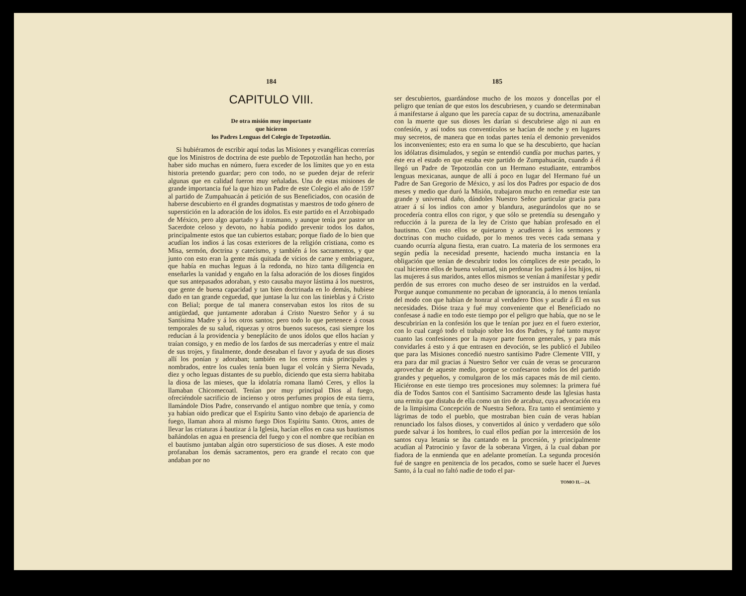184
CAPITULO VIII.
De otra misión muy importante
que hicieron
los Padres Lenguas del Colegio de Tepotzotlán.
Si hubiéramos de escribir aquí todas las Misiones y evangélicas correrías que los Ministros de doctrina de este pueblo de Tepotzotlán han hecho, por haber sido muchas en número, fuera exceder de los límites que yo en esta historia pretendo guardar; pero con todo, no se pueden dejar de referir algunas que en calidad fueron muy señaladas. Una de estas misiones de grande importancia fué la que hizo un Padre de este Colegio el año de 1597 al partido de Zumpahuacán á petición de sus Beneficiados, con ocasión de haberse descubierto en él grandes dogmatistas y maestros de todo género de superstición en la adoración de los ídolos. Es este partido en el Arzobispado de México, pero algo apartado y á trasmano, y aunque tenía por pastor un Sacerdote celoso y devoto, no había podido prevenir todos los daños, principalmente estos que tan cubiertos estaban; porque fiado de lo bien que acudían los indios á las cosas exteriores de la religión cristiana, como es Misa, sermón, doctrina y catecismo, y también á los sacramentos, y que junto con esto eran la gente más quitada de vicios de carne y embriaguez, que había en muchas leguas á la redonda, no hizo tanta diligencia en enseñarles la vanidad y engaño en la falsa adoración de los dioses fingidos que sus antepasados adoraban, y esto causaba mayor lástima á los nuestros, que gente de buena capacidad y tan bien doctrinada en lo demás, hubiese dado en tan grande ceguedad, que juntase la luz con las tinieblas y á Cristo con Belial; porque de tal manera conservaban estos los ritos de su antigüedad, que juntamente adoraban á Cristo Nuestro Señor y á su Santísima Madre y á los otros santos; pero todo lo que pertenece á cosas temporales de su salud, riquezas y otros buenos sucesos, casi siempre los reducían á la providencia y beneplácito de unos ídolos que ellos hacían y traían consigo, y en medio de los fardos de sus mercaderías y entre el maíz de sus trojes, y finalmente, donde deseaban el favor y ayuda de sus dioses allí los ponían y adoraban; también en los cerros más principales y nombrados, entre los cuales tenía buen lugar el volcán y Sierra Nevada, diez y ocho leguas distantes de su pueblo, diciendo que esta sierra habitaba la diosa de las mieses, que la idolatría romana llamó Ceres, y ellos la llamaban Chicomecoatl. Tenían por muy principal Dios al fuego, ofreciéndole sacrificio de incienso y otros perfumes propios de esta tierra, llamándole Dios Padre, conservando el antiguo nombre que tenía, y como ya habían oido predicar que el Espíritu Santo vino debajo de apariencia de fuego, llaman ahora al mismo fuego Dios Espíritu Santo. Otros, antes de llevar las criaturas á bautizar á la Iglesia, hacían ellos en casa sus bautismos bañándolas en agua en presencia del fuego y con el nombre que recibían en el bautismo juntaban algún otro supersticioso de sus dioses. A este modo profanaban los demás sacramentos, pero era grande el recato con que andaban por no
185
ser descubiertos, guardándose mucho de los mozos y doncellas por el peligro que tenían de que estos los descubriesen, y cuando se determinaban á manifestarse á alguno que les parecía capaz de su doctrina, amenazábanle con la muerte que sus dioses les darían si descubriese algo ni aun en confesión, y así todos sus conventículos se hacían de noche y en lugares muy secretos, de manera que en todas partes tenía el demonio prevenidos los inconvenientes; esto era en suma lo que se ha descubierto, que hacían los idólatras disimulados, y según se entendió cundía por muchas partes, y éste era el estado en que estaba este partido de Zumpahuacán, cuando á él llegó un Padre de Tepotzotlán con un Hermano estudiante, entrambos lenguas mexicanas, aunque de allí á poco en lugar del Hermano fué un Padre de San Gregorio de México, y así los dos Padres por espacio de dos meses y medio que duró la Misión, trabajaron mucho en remediar este tan grande y universal daño, dándoles Nuestro Señor particular gracia para atraer á sí los indios con amor y blandura, asegurándolos que no se procedería contra ellos con rigor, y que sólo se pretendía su desengaño y reducción á la pureza de la ley de Cristo que habían profesado en el bautismo. Con esto ellos se quietaron y acudieron á los sermones y doctrinas con mucho cuidado, por lo menos tres veces cada semana y cuando ocurría alguna fiesta, eran cuatro. La materia de los sermones era según pedía la necesidad presente, haciendo mucha instancia en la obligación que tenían de descubrir todos los cómplices de este pecado, lo cual hicieron ellos de buena voluntad, sin perdonar los padres á los hijos, ni las mujeres á sus maridos, antes ellos mismos se venían á manifestar y pedir perdón de sus errores con mucho deseo de ser instruidos en la verdad. Porque aunque comunmente no pecaban de ignorancia, á lo menos teníanla del modo con que habían de honrar al verdadero Dios y acudir á Él en sus necesidades. Dióse traza y fué muy conveniente que el Beneficiado no confesase á nadie en todo este tiempo por el peligro que había, que no se le descubrirían en la confesión los que le tenían por juez en el fuero exterior, con lo cual cargó todo el trabajo sobre los dos Padres, y fué tanto mayor cuanto las confesiones por la mayor parte fueron generales, y para más convidarles á esto y á que entrasen en devoción, se les publicó el Jubileo que para las Misiones concedió nuestro santísimo Padre Clemente VIII, y era para dar mil gracias á Nuestro Señor ver cuán de veras se procuraron aprovechar de aqueste medio, porque se confesaron todos los del partido grandes y pequeños, y comulgaron de los más capaces más de mil ciento. Hiciéronse en este tiempo tres procesiones muy solemnes: la primera fué día de Todos Santos con el Santísimo Sacramento desde las Iglesias hasta una ermita que distaba de ella como un tiro de arcabuz, cuya advocación era de la limpísima Concepción de Nuestra Señora. Era tanto el sentimiento y lágrimas de todo el pueblo, que mostraban bien cuán de veras habían renunciado los falsos dioses, y convertidos al único y verdadero que sólo puede salvar á los hombres, lo cual ellos pedían por la intercesión de los santos cuya letanía se iba cantando en la procesión, y principalmente acudían al Patrocinio y favor de la soberana Virgen, á la cual daban por fiadora de la enmienda que en adelante prometían. La segunda procesión fué de sangre en penitencia de los pecados, como se suele hacer el Jueves Santo, á la cual no faltó nadie de todo el par-
TOMO II.—24.